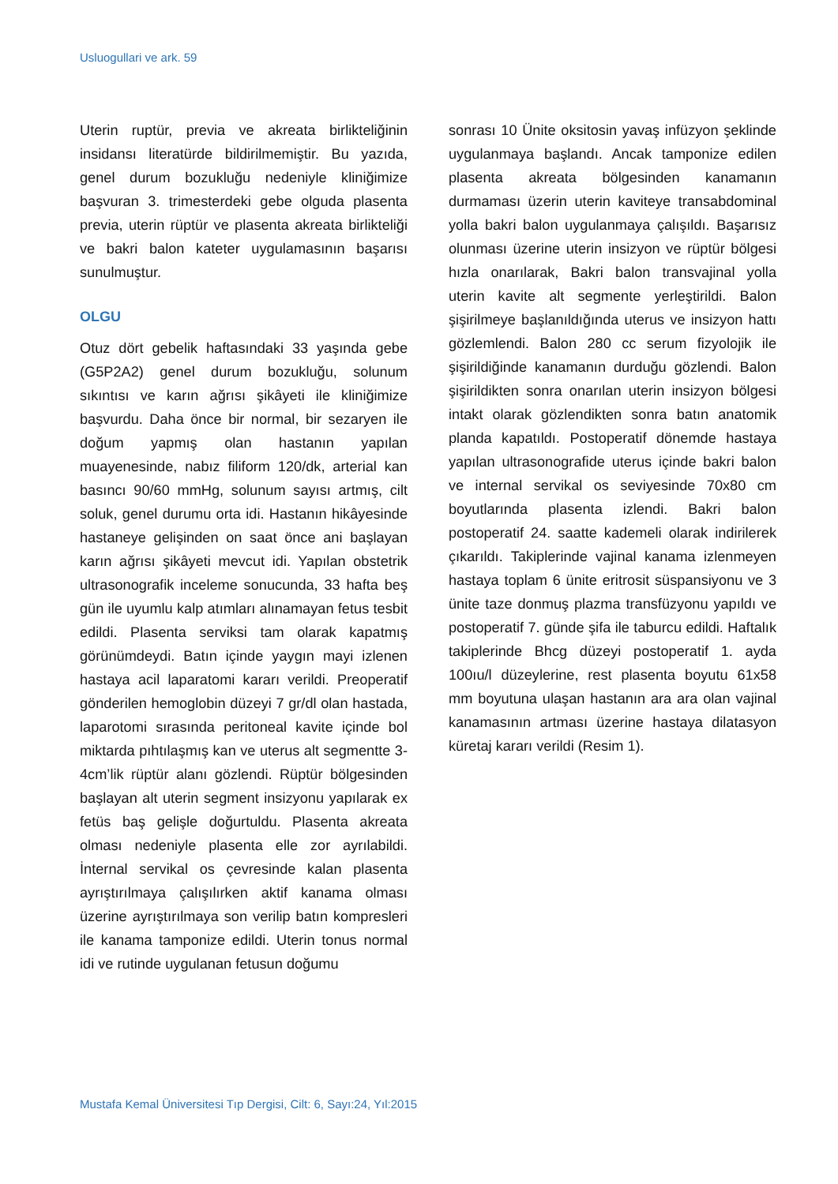Usluogullari ve ark. 59
Uterin ruptür, previa ve akreata birlikteliğinin insidansı literatürde bildirilmemiştir. Bu yazıda, genel durum bozukluğu nedeniyle kliniğimize başvuran 3. trimesterdeki gebe olguda plasenta previa, uterin rüptür ve plasenta akreata birlikteliği ve bakri balon kateter uygulamasının başarısı sunulmuştur.
OLGU
Otuz dört gebelik haftasındaki 33 yaşında gebe (G5P2A2) genel durum bozukluğu, solunum sıkıntısı ve karın ağrısı şikâyeti ile kliniğimize başvurdu. Daha önce bir normal, bir sezaryen ile doğum yapmış olan hastanın yapılan muayenesinde, nabız filiform 120/dk, arterial kan basıncı 90/60 mmHg, solunum sayısı artmış, cilt soluk, genel durumu orta idi. Hastanın hikâyesinde hastaneye gelişinden on saat önce ani başlayan karın ağrısı şikâyeti mevcut idi. Yapılan obstetrik ultrasonografik inceleme sonucunda, 33 hafta beş gün ile uyumlu kalp atımları alınamayan fetus tesbit edildi. Plasenta serviksi tam olarak kapatmış görünümdeydi. Batın içinde yaygın mayi izlenen hastaya acil laparatomi kararı verildi. Preoperatif gönderilen hemoglobin düzeyi 7 gr/dl olan hastada, laparotomi sırasında peritoneal kavite içinde bol miktarda pıhtılaşmış kan ve uterus alt segmentte 3-4cm’lik rüptür alanı gözlendi. Rüptür bölgesinden başlayan alt uterin segment insizyonu yapılarak ex fetüs baş gelişle doğurtuldu. Plasenta akreata olması nedeniyle plasenta elle zor ayrılabildi. İnternal servikal os çevresinde kalan plasenta ayrıştırılmaya çalışılırken aktif kanama olması üzerine ayrıştırılmaya son verilip batın kompresleri ile kanama tamponize edildi. Uterin tonus normal idi ve rutinde uygulanan fetusun doğumu
sonrası 10 Ünite oksitosin yavaş infüzyon şeklinde uygulanmaya başlandı. Ancak tamponize edilen plasenta akreata bölgesinden kanamanın durmaması üzerin uterin kaviteye transabdominal yolla bakri balon uygulanmaya çalışıldı. Başarısız olunması üzerine uterin insizyon ve rüptür bölgesi hızla onarılarak, Bakri balon transvajinal yolla uterin kavite alt segmente yerleştirildi. Balon şişirilmeye başlanıldığında uterus ve insizyon hattı gözlemlendi. Balon 280 cc serum fizyolojik ile şişirildiğinde kanamanın durduğu gözlendi. Balon şişirildikten sonra onarılan uterin insizyon bölgesi intakt olarak gözlendikten sonra batın anatomik planda kapatıldı. Postoperatif dönemde hastaya yapılan ultrasonografide uterus içinde bakri balon ve internal servikal os seviyesinde 70x80 cm boyutlarında plasenta izlendi. Bakri balon postoperatif 24. saatte kademeli olarak indirilerek çıkarıldı. Takiplerinde vajinal kanama izlenmeyen hastaya toplam 6 ünite eritrosit süspansiyonu ve 3 ünite taze donmuş plazma transfüzyonu yapıldı ve postoperatif 7. günde şifa ile taburcu edildi. Haftalık takiplerinde Bhcg düzeyi postoperatif 1. ayda 100ıu/l düzeylerine, rest plasenta boyutu 61x58 mm boyutuna ulaşan hastanın ara ara olan vajinal kanamasının artması üzerine hastaya dilatasyon küretaj kararı verildi (Resim 1).
Mustafa Kemal Üniversitesi Tıp Dergisi, Cilt: 6, Sayı:24, Yıl:2015